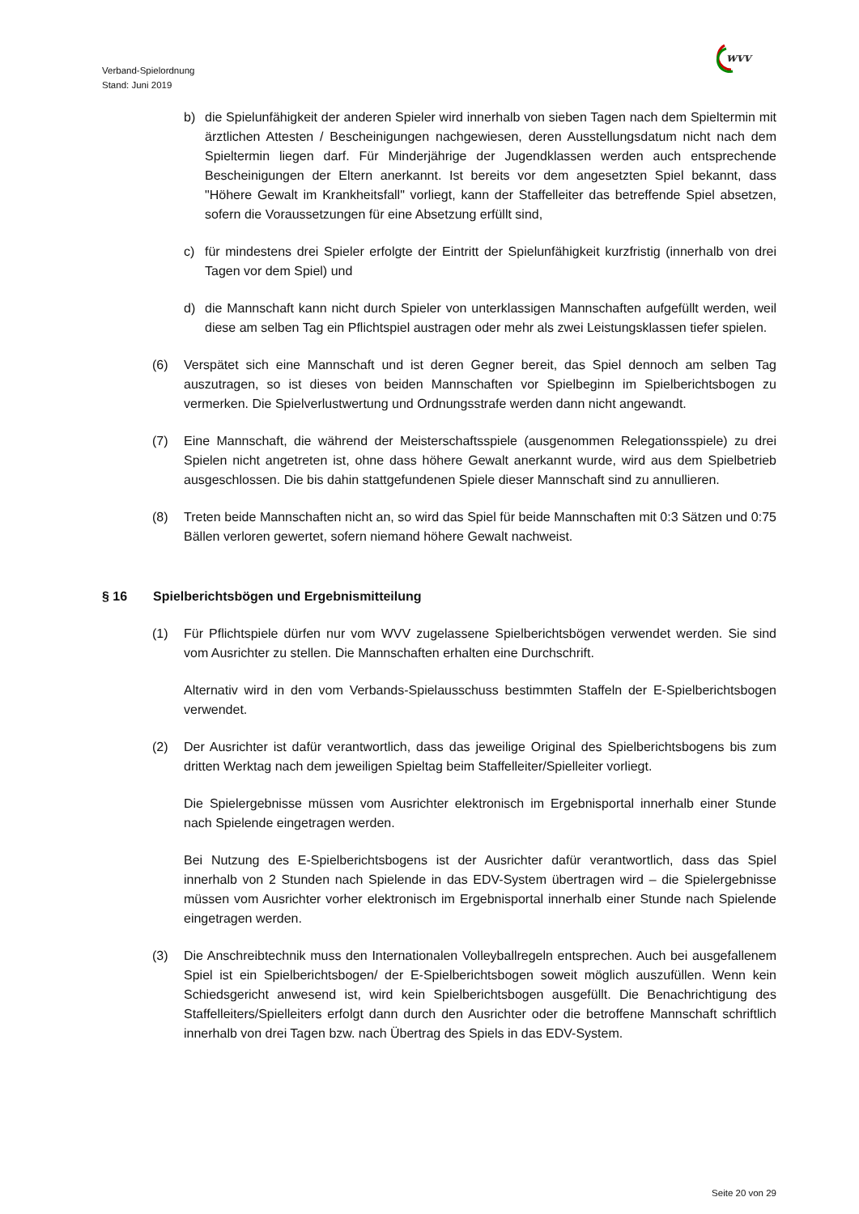Verband-Spielordnung
Stand: Juni 2019
wvv
b) die Spielunfähigkeit der anderen Spieler wird innerhalb von sieben Tagen nach dem Spieltermin mit ärztlichen Attesten / Bescheinigungen nachgewiesen, deren Ausstellungsdatum nicht nach dem Spieltermin liegen darf. Für Minderjährige der Jugendklassen werden auch entsprechende Bescheinigungen der Eltern anerkannt. Ist bereits vor dem angesetzten Spiel bekannt, dass "Höhere Gewalt im Krankheitsfall" vorliegt, kann der Staffelleiter das betreffende Spiel absetzen, sofern die Voraussetzungen für eine Absetzung erfüllt sind,
c) für mindestens drei Spieler erfolgte der Eintritt der Spielunfähigkeit kurzfristig (innerhalb von drei Tagen vor dem Spiel) und
d) die Mannschaft kann nicht durch Spieler von unterklassigen Mannschaften aufgefüllt werden, weil diese am selben Tag ein Pflichtspiel austragen oder mehr als zwei Leistungsklassen tiefer spielen.
(6) Verspätet sich eine Mannschaft und ist deren Gegner bereit, das Spiel dennoch am selben Tag auszutragen, so ist dieses von beiden Mannschaften vor Spielbeginn im Spielberichtsbogen zu vermerken. Die Spielverlustwertung und Ordnungsstrafe werden dann nicht angewandt.
(7) Eine Mannschaft, die während der Meisterschaftsspiele (ausgenommen Relegationsspiele) zu drei Spielen nicht angetreten ist, ohne dass höhere Gewalt anerkannt wurde, wird aus dem Spielbetrieb ausgeschlossen. Die bis dahin stattgefundenen Spiele dieser Mannschaft sind zu annullieren.
(8) Treten beide Mannschaften nicht an, so wird das Spiel für beide Mannschaften mit 0:3 Sätzen und 0:75 Bällen verloren gewertet, sofern niemand höhere Gewalt nachweist.
§ 16 Spielberichtsbögen und Ergebnismitteilung
(1) Für Pflichtspiele dürfen nur vom WVV zugelassene Spielberichtsbögen verwendet werden. Sie sind vom Ausrichter zu stellen. Die Mannschaften erhalten eine Durchschrift.
Alternativ wird in den vom Verbands-Spielausschuss bestimmten Staffeln der E-Spielberichtsbogen verwendet.
(2) Der Ausrichter ist dafür verantwortlich, dass das jeweilige Original des Spielberichtsbogens bis zum dritten Werktag nach dem jeweiligen Spieltag beim Staffelleiter/Spielleiter vorliegt.
Die Spielergebnisse müssen vom Ausrichter elektronisch im Ergebnisportal innerhalb einer Stunde nach Spielende eingetragen werden.
Bei Nutzung des E-Spielberichtsbogens ist der Ausrichter dafür verantwortlich, dass das Spiel innerhalb von 2 Stunden nach Spielende in das EDV-System übertragen wird – die Spielergebnisse müssen vom Ausrichter vorher elektronisch im Ergebnisportal innerhalb einer Stunde nach Spielende eingetragen werden.
(3) Die Anschreibtechnik muss den Internationalen Volleyballregeln entsprechen. Auch bei ausgefallenem Spiel ist ein Spielberichtsbogen/ der E-Spielberichtsbogen soweit möglich auszufüllen. Wenn kein Schiedsgericht anwesend ist, wird kein Spielberichtsbogen ausgefüllt. Die Benachrichtigung des Staffelleiters/Spielleiters erfolgt dann durch den Ausrichter oder die betroffene Mannschaft schriftlich innerhalb von drei Tagen bzw. nach Übertrag des Spiels in das EDV-System.
Seite 20 von 29